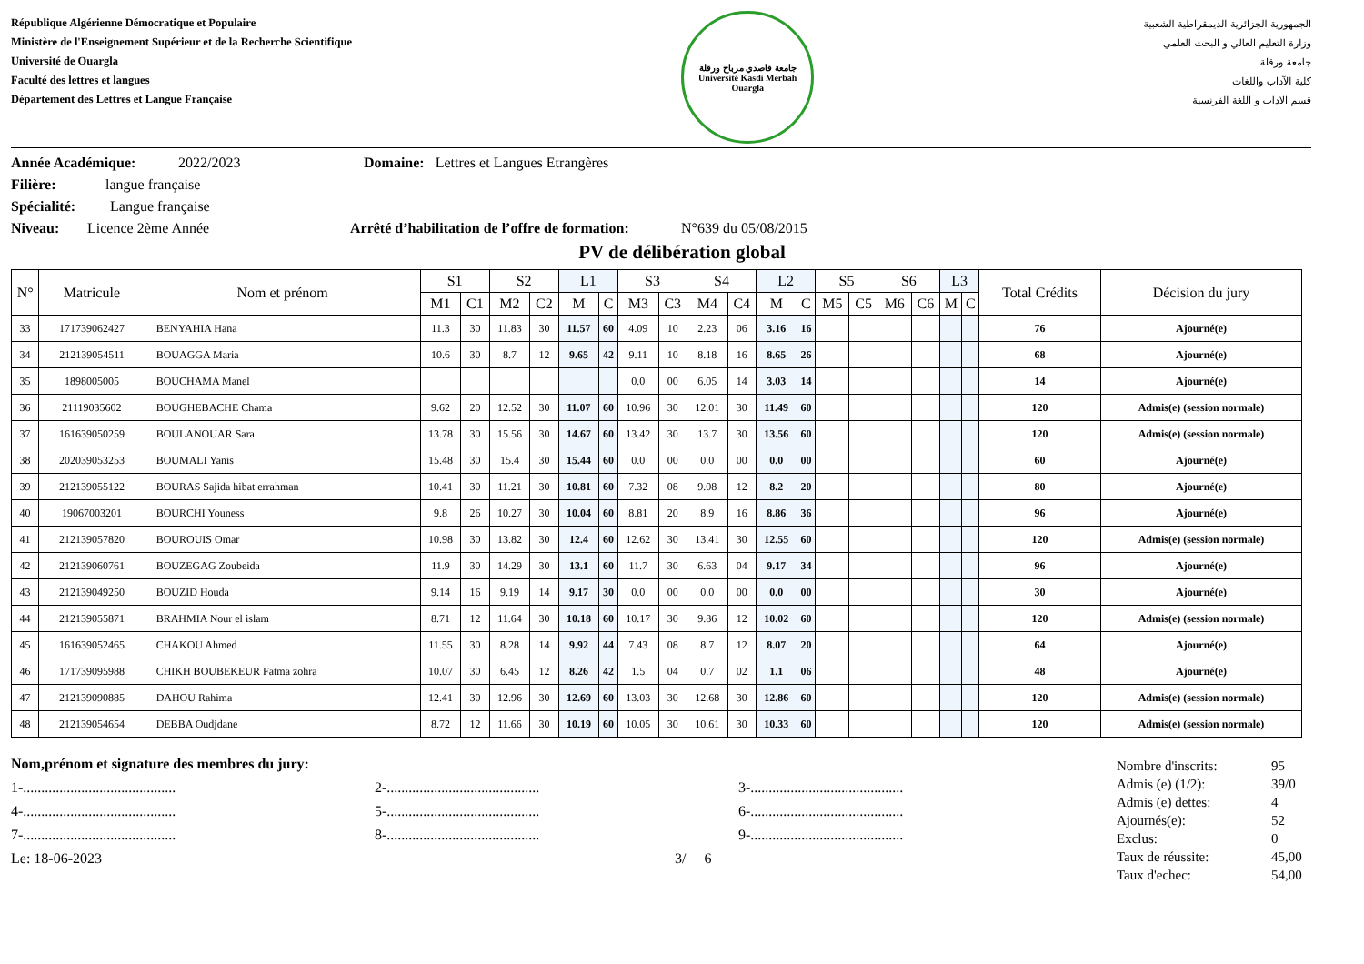République Algérienne Démocratique et Populaire
Ministère de l'Enseignement Supérieur et de la Recherche Scientifique
Université de Ouargla
Faculté des lettres et langues
Département des Lettres et Langue Française
جامعة قاصدي مرباح ورقلة
Université Kasdi Merbah Ouargla
الجمهورية الجزائرية الديمقراطية الشعبية
وزارة التعليم العالي و البحث العلمي
جامعة ورقلة
كلية الآداب واللغات
قسم الاداب و اللغة الفرنسية
Année Académique: 2022/2023 Domaine: Lettres et Langues Etrangères
Filière: langue française
Spécialité: Langue française
Niveau: Licence 2ème Année Arrêté d’habilitation de l’offre de formation: N°639 du 05/08/2015
PV de délibération global
| N° | Matricule | Nom et prénom | S1 | | S2 | | L1 | | S3 | | S4 | | L2 | | S5 | | S6 | | L3 | | Total Crédits | Décision du jury |
| --- | --- | --- | --- | --- | --- | --- | --- | --- | --- | --- | --- | --- | --- | --- | --- | --- | --- | --- | --- | --- | --- | --- |
| | | | M1 | C1 | M2 | C2 | M | C | M3 | C3 | M4 | C4 | M | C | M5 | C5 | M6 | C6 | M | C | | |
| 33 | 171739062427 | BENYAHIA Hana | 11.3 | 30 | 11.83 | 30 | 11.57 | 60 | 4.09 | 10 | 2.23 | 06 | 3.16 | 16 | | | | | | | 76 | Ajourné(e) |
| 34 | 212139054511 | BOUAGGA Maria | 10.6 | 30 | 8.7 | 12 | 9.65 | 42 | 9.11 | 10 | 8.18 | 16 | 8.65 | 26 | | | | | | | 68 | Ajourné(e) |
| 35 | 1898005005 | BOUCHAMA Manel | | | | | | | 0.0 | 00 | 6.05 | 14 | 3.03 | 14 | | | | | | | 14 | Ajourné(e) |
| 36 | 21119035602 | BOUGHEBACHE Chama | 9.62 | 20 | 12.52 | 30 | 11.07 | 60 | 10.96 | 30 | 12.01 | 30 | 11.49 | 60 | | | | | | | 120 | Admis(e) (session normale) |
| 37 | 161639050259 | BOULANOUAR Sara | 13.78 | 30 | 15.56 | 30 | 14.67 | 60 | 13.42 | 30 | 13.7 | 30 | 13.56 | 60 | | | | | | | 120 | Admis(e) (session normale) |
| 38 | 202039053253 | BOUMALI Yanis | 15.48 | 30 | 15.4 | 30 | 15.44 | 60 | 0.0 | 00 | 0.0 | 00 | 0.0 | 00 | | | | | | | 60 | Ajourné(e) |
| 39 | 212139055122 | BOURAS Sajida hibat errahman | 10.41 | 30 | 11.21 | 30 | 10.81 | 60 | 7.32 | 08 | 9.08 | 12 | 8.2 | 20 | | | | | | | 80 | Ajourné(e) |
| 40 | 19067003201 | BOURCHI Youness | 9.8 | 26 | 10.27 | 30 | 10.04 | 60 | 8.81 | 20 | 8.9 | 16 | 8.86 | 36 | | | | | | | 96 | Ajourné(e) |
| 41 | 212139057820 | BOUROUIS Omar | 10.98 | 30 | 13.82 | 30 | 12.4 | 60 | 12.62 | 30 | 13.41 | 30 | 12.55 | 60 | | | | | | | 120 | Admis(e) (session normale) |
| 42 | 212139060761 | BOUZEGAG Zoubeida | 11.9 | 30 | 14.29 | 30 | 13.1 | 60 | 11.7 | 30 | 6.63 | 04 | 9.17 | 34 | | | | | | | 96 | Ajourné(e) |
| 43 | 212139049250 | BOUZID Houda | 9.14 | 16 | 9.19 | 14 | 9.17 | 30 | 0.0 | 00 | 0.0 | 00 | 0.0 | 00 | | | | | | | 30 | Ajourné(e) |
| 44 | 212139055871 | BRAHMIA Nour el islam | 8.71 | 12 | 11.64 | 30 | 10.18 | 60 | 10.17 | 30 | 9.86 | 12 | 10.02 | 60 | | | | | | | 120 | Admis(e) (session normale) |
| 45 | 161639052465 | CHAKOU Ahmed | 11.55 | 30 | 8.28 | 14 | 9.92 | 44 | 7.43 | 08 | 8.7 | 12 | 8.07 | 20 | | | | | | | 64 | Ajourné(e) |
| 46 | 171739095988 | CHIKH BOUBEKEUR Fatma zohra | 10.07 | 30 | 6.45 | 12 | 8.26 | 42 | 1.5 | 04 | 0.7 | 02 | 1.1 | 06 | | | | | | | 48 | Ajourné(e) |
| 47 | 212139090885 | DAHOU Rahima | 12.41 | 30 | 12.96 | 30 | 12.69 | 60 | 13.03 | 30 | 12.68 | 30 | 12.86 | 60 | | | | | | | 120 | Admis(e) (session normale) |
| 48 | 212139054654 | DEBBA Oudjdane | 8.72 | 12 | 11.66 | 30 | 10.19 | 60 | 10.05 | 30 | 10.61 | 30 | 10.33 | 60 | | | | | | | 120 | Admis(e) (session normale) |
Nom,prénom et signature des membres du jury:
1-.......................................... 2-.......................................... 3-..........................................
4-.......................................... 5-.......................................... 6-..........................................
7-.......................................... 8-.......................................... 9-..........................................
Le: 18-06-2023 3/ 6
Nombre d'inscrits: 95
Admis (e) (1/2): 39/0
Admis (e) dettes: 4
Ajournés(e): 52
Exclus: 0
Taux de réussite: 45,00
Taux d'echec: 54,00